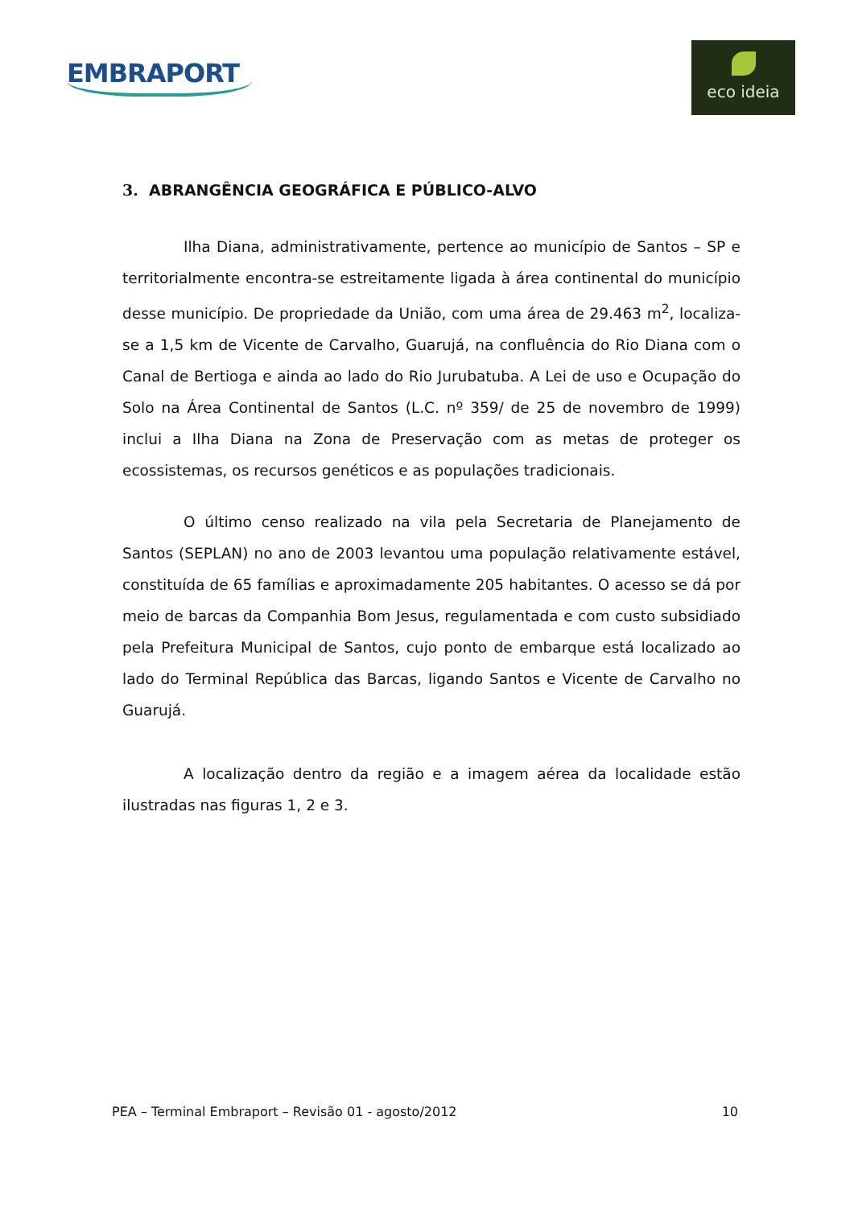EMBRAPORT
eco ideia
3. ABRANGÊNCIA GEOGRÁFICA E PÚBLICO-ALVO
Ilha Diana, administrativamente, pertence ao município de Santos – SP e territorialmente encontra-se estreitamente ligada à área continental do município desse município. De propriedade da União, com uma área de 29.463 m<sup>2</sup>, localiza-se a 1,5 km de Vicente de Carvalho, Guarujá, na confluência do Rio Diana com o Canal de Bertioga e ainda ao lado do Rio Jurubatuba. A Lei de uso e Ocupação do Solo na Área Continental de Santos (L.C. nº 359/ de 25 de novembro de 1999) inclui a Ilha Diana na Zona de Preservação com as metas de proteger os ecossistemas, os recursos genéticos e as populações tradicionais.
O último censo realizado na vila pela Secretaria de Planejamento de Santos (SEPLAN) no ano de 2003 levantou uma população relativamente estável, constituída de 65 famílias e aproximadamente 205 habitantes. O acesso se dá por meio de barcas da Companhia Bom Jesus, regulamentada e com custo subsidiado pela Prefeitura Municipal de Santos, cujo ponto de embarque está localizado ao lado do Terminal República das Barcas, ligando Santos e Vicente de Carvalho no Guarujá.
A localização dentro da região e a imagem aérea da localidade estão ilustradas nas figuras 1, 2 e 3.
PEA – Terminal Embraport – Revisão 01 - agosto/2012 10